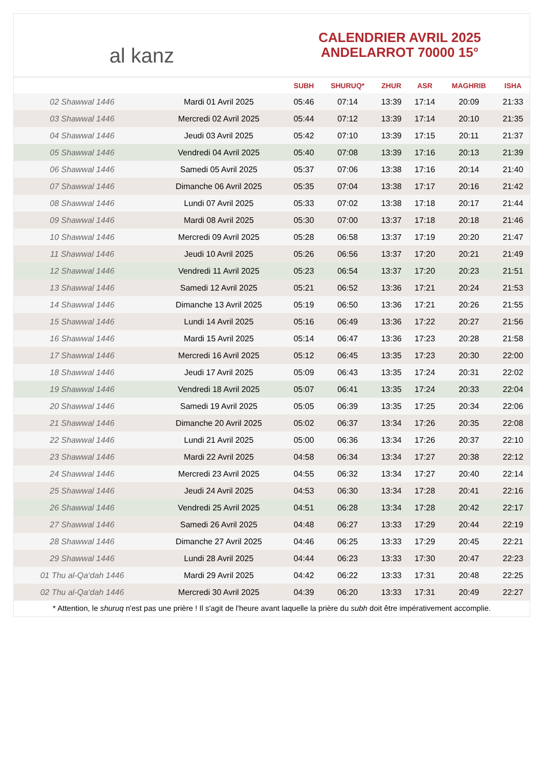al kanz
CALENDRIER AVRIL 2025
ANDELARROT 70000 15°
| | | SUBH | SHURUQ* | ZHUR | ASR | MAGHRIB | ISHA |
| --- | --- | --- | --- | --- | --- | --- | --- |
| 02 Shawwal 1446 | Mardi 01 Avril 2025 | 05:46 | 07:14 | 13:39 | 17:14 | 20:09 | 21:33 |
| 03 Shawwal 1446 | Mercredi 02 Avril 2025 | 05:44 | 07:12 | 13:39 | 17:14 | 20:10 | 21:35 |
| 04 Shawwal 1446 | Jeudi 03 Avril 2025 | 05:42 | 07:10 | 13:39 | 17:15 | 20:11 | 21:37 |
| 05 Shawwal 1446 | Vendredi 04 Avril 2025 | 05:40 | 07:08 | 13:39 | 17:16 | 20:13 | 21:39 |
| 06 Shawwal 1446 | Samedi 05 Avril 2025 | 05:37 | 07:06 | 13:38 | 17:16 | 20:14 | 21:40 |
| 07 Shawwal 1446 | Dimanche 06 Avril 2025 | 05:35 | 07:04 | 13:38 | 17:17 | 20:16 | 21:42 |
| 08 Shawwal 1446 | Lundi 07 Avril 2025 | 05:33 | 07:02 | 13:38 | 17:18 | 20:17 | 21:44 |
| 09 Shawwal 1446 | Mardi 08 Avril 2025 | 05:30 | 07:00 | 13:37 | 17:18 | 20:18 | 21:46 |
| 10 Shawwal 1446 | Mercredi 09 Avril 2025 | 05:28 | 06:58 | 13:37 | 17:19 | 20:20 | 21:47 |
| 11 Shawwal 1446 | Jeudi 10 Avril 2025 | 05:26 | 06:56 | 13:37 | 17:20 | 20:21 | 21:49 |
| 12 Shawwal 1446 | Vendredi 11 Avril 2025 | 05:23 | 06:54 | 13:37 | 17:20 | 20:23 | 21:51 |
| 13 Shawwal 1446 | Samedi 12 Avril 2025 | 05:21 | 06:52 | 13:36 | 17:21 | 20:24 | 21:53 |
| 14 Shawwal 1446 | Dimanche 13 Avril 2025 | 05:19 | 06:50 | 13:36 | 17:21 | 20:26 | 21:55 |
| 15 Shawwal 1446 | Lundi 14 Avril 2025 | 05:16 | 06:49 | 13:36 | 17:22 | 20:27 | 21:56 |
| 16 Shawwal 1446 | Mardi 15 Avril 2025 | 05:14 | 06:47 | 13:36 | 17:23 | 20:28 | 21:58 |
| 17 Shawwal 1446 | Mercredi 16 Avril 2025 | 05:12 | 06:45 | 13:35 | 17:23 | 20:30 | 22:00 |
| 18 Shawwal 1446 | Jeudi 17 Avril 2025 | 05:09 | 06:43 | 13:35 | 17:24 | 20:31 | 22:02 |
| 19 Shawwal 1446 | Vendredi 18 Avril 2025 | 05:07 | 06:41 | 13:35 | 17:24 | 20:33 | 22:04 |
| 20 Shawwal 1446 | Samedi 19 Avril 2025 | 05:05 | 06:39 | 13:35 | 17:25 | 20:34 | 22:06 |
| 21 Shawwal 1446 | Dimanche 20 Avril 2025 | 05:02 | 06:37 | 13:34 | 17:26 | 20:35 | 22:08 |
| 22 Shawwal 1446 | Lundi 21 Avril 2025 | 05:00 | 06:36 | 13:34 | 17:26 | 20:37 | 22:10 |
| 23 Shawwal 1446 | Mardi 22 Avril 2025 | 04:58 | 06:34 | 13:34 | 17:27 | 20:38 | 22:12 |
| 24 Shawwal 1446 | Mercredi 23 Avril 2025 | 04:55 | 06:32 | 13:34 | 17:27 | 20:40 | 22:14 |
| 25 Shawwal 1446 | Jeudi 24 Avril 2025 | 04:53 | 06:30 | 13:34 | 17:28 | 20:41 | 22:16 |
| 26 Shawwal 1446 | Vendredi 25 Avril 2025 | 04:51 | 06:28 | 13:34 | 17:28 | 20:42 | 22:17 |
| 27 Shawwal 1446 | Samedi 26 Avril 2025 | 04:48 | 06:27 | 13:33 | 17:29 | 20:44 | 22:19 |
| 28 Shawwal 1446 | Dimanche 27 Avril 2025 | 04:46 | 06:25 | 13:33 | 17:29 | 20:45 | 22:21 |
| 29 Shawwal 1446 | Lundi 28 Avril 2025 | 04:44 | 06:23 | 13:33 | 17:30 | 20:47 | 22:23 |
| 01 Thu al-Qa‘dah 1446 | Mardi 29 Avril 2025 | 04:42 | 06:22 | 13:33 | 17:31 | 20:48 | 22:25 |
| 02 Thu al-Qa‘dah 1446 | Mercredi 30 Avril 2025 | 04:39 | 06:20 | 13:33 | 17:31 | 20:49 | 22:27 |
* Attention, le shuruq n'est pas une prière ! Il s'agit de l'heure avant laquelle la prière du subh doit être impérativement accomplie.